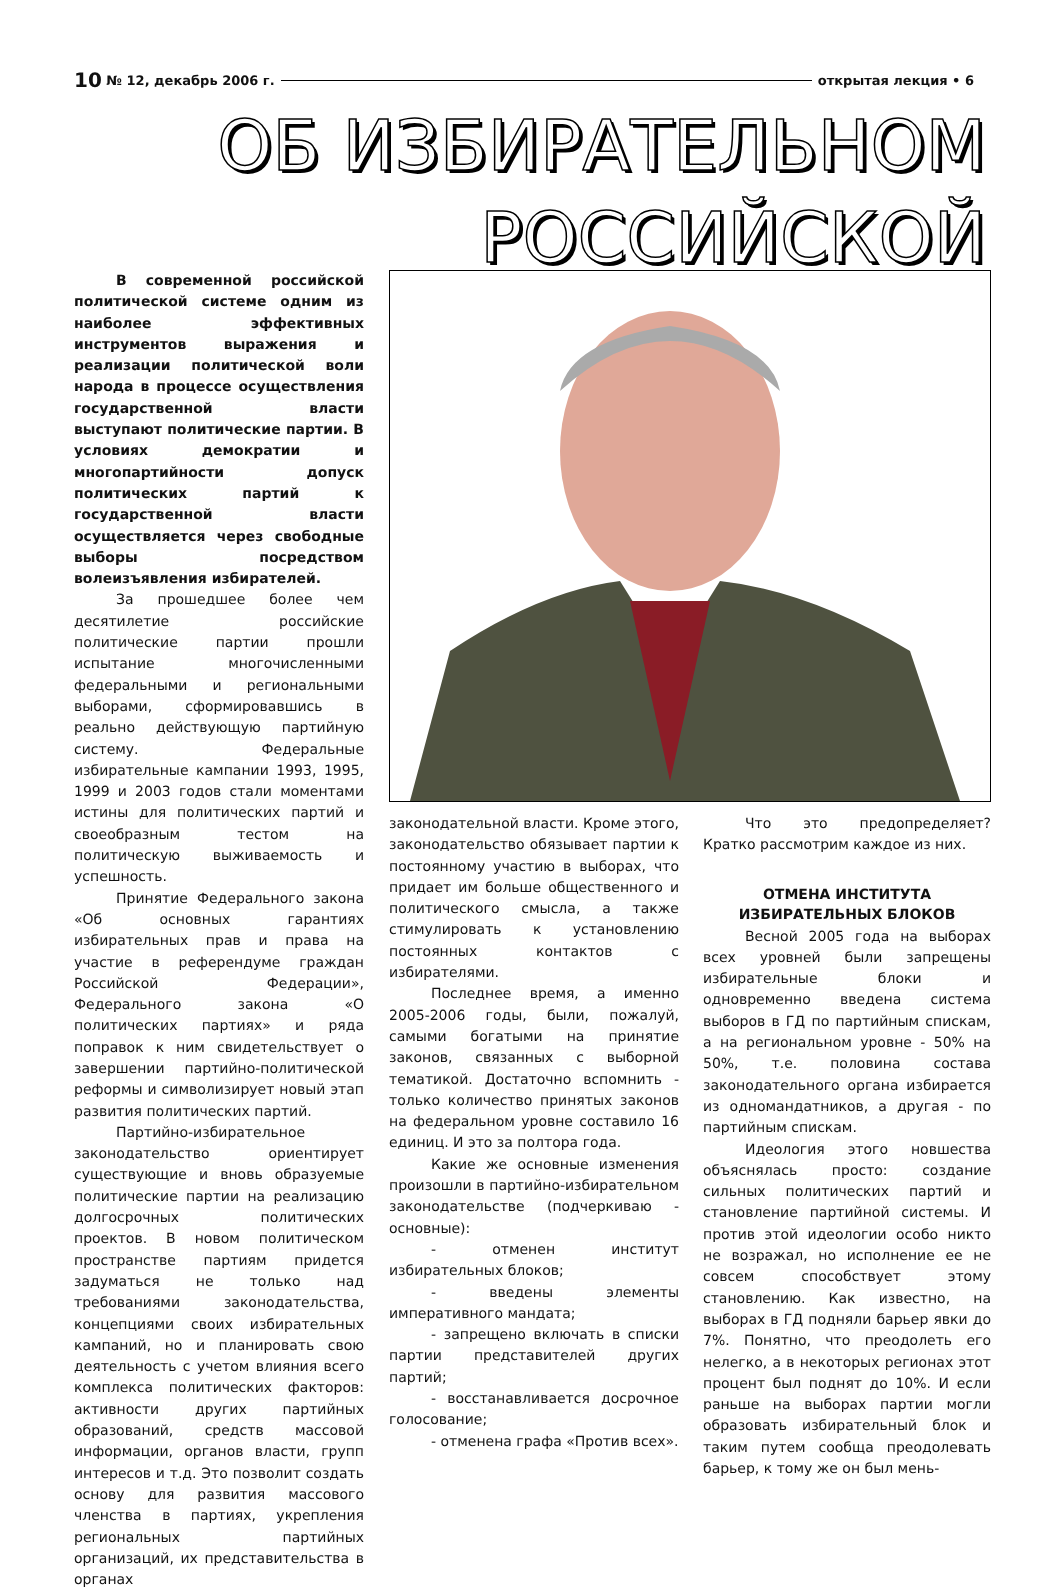10 № 12, декабрь 2006 г. открытая лекция • 6
ОБ ИЗБИРАТЕЛЬНОМ
РОССИЙСКОЙ
В современной российской политической системе одним из наиболее эффективных инструментов выражения и реализации политической воли народа в процессе осуществления государственной власти выступают политические партии. В условиях демократии и многопартийности допуск политических партий к государственной власти осуществляется через свободные выборы посредством волеизъявления избирателей.
За прошедшее более чем десятилетие российские политические партии прошли испытание многочисленными федеральными и региональными выборами, сформировавшись в реально действующую партийную систему. Федеральные избирательные кампании 1993, 1995, 1999 и 2003 годов стали моментами истины для политических партий и своеобразным тестом на политическую выживаемость и успешность.
Принятие Федерального закона «Об основных гарантиях избирательных прав и права на участие в референдуме граждан Российской Федерации», Федерального закона «О политических партиях» и ряда поправок к ним свидетельствует о завершении партийно-политической реформы и символизирует новый этап развития политических партий.
Партийно-избирательное законодательство ориентирует существующие и вновь образуемые политические партии на реализацию долгосрочных политических проектов. В новом политическом пространстве партиям придется задуматься не только над требованиями законодательства, концепциями своих избирательных кампаний, но и планировать свою деятельность с учетом влияния всего комплекса политических факторов: активности других партийных образований, средств массовой информации, органов власти, групп интересов и т.д. Это позволит создать основу для развития массового членства в партиях, укрепления региональных партийных организаций, их представительства в органах
законодательной власти. Кроме этого, законодательство обязывает партии к постоянному участию в выборах, что придает им больше общественного и политического смысла, а также стимулировать к установлению постоянных контактов с избирателями.
Последнее время, а именно 2005-2006 годы, были, пожалуй, самыми богатыми на принятие законов, связанных с выборной тематикой. Достаточно вспомнить - только количество принятых законов на федеральном уровне составило 16 единиц. И это за полтора года.
Какие же основные изменения произошли в партийно-избирательном законодательстве (подчеркиваю - основные):
- отменен институт избирательных блоков;
- введены элементы императивного мандата;
- запрещено включать в списки партии представителей других партий;
- восстанавливается досрочное голосование;
- отменена графа «Против всех».
Что это предопределяет? Кратко рассмотрим каждое из них.
ОТМЕНА ИНСТИТУТА
ИЗБИРАТЕЛЬНЫХ БЛОКОВ
Весной 2005 года на выборах всех уровней были запрещены избирательные блоки и одновременно введена система выборов в ГД по партийным спискам, а на региональном уровне - 50% на 50%, т.е. половина состава законодательного органа избирается из одномандатников, а другая - по партийным спискам.
Идеология этого новшества объяснялась просто: создание сильных политических партий и становление партийной системы. И против этой идеологии особо никто не возражал, но исполнение ее не совсем способствует этому становлению. Как известно, на выборах в ГД подняли барьер явки до 7%. Понятно, что преодолеть его нелегко, а в некоторых регионах этот процент был поднят до 10%. И если раньше на выборах партии могли образовать избирательный блок и таким путем сообща преодолевать барьер, к тому же он был мень-